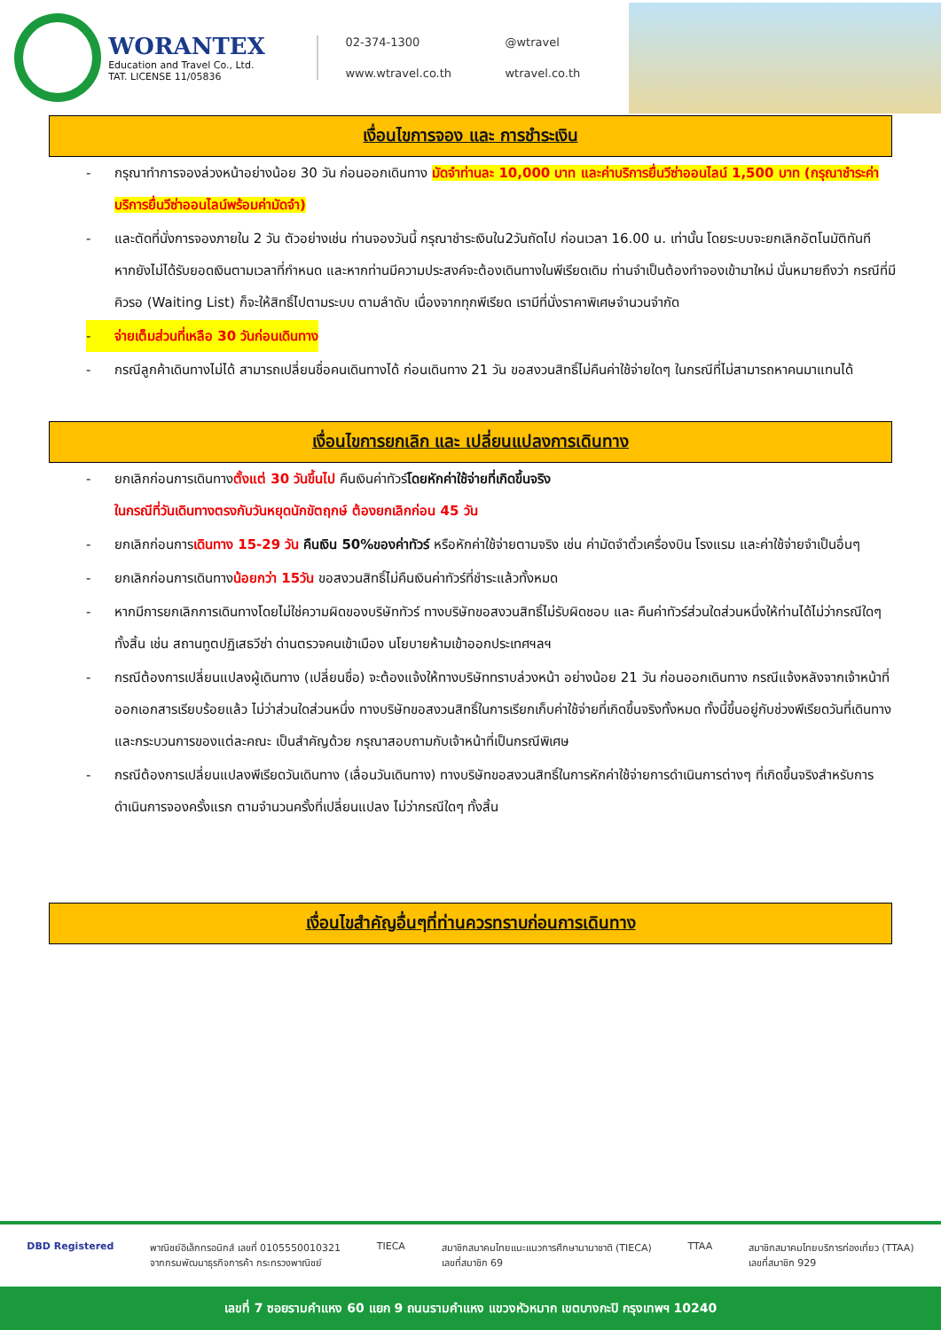WORANTEX
Education and Travel Co., Ltd.
TAT. LICENSE 11/05836
02-374-1300 @wtravel www.wtravel.co.th wtravel.co.th
เงื่อนไขการจอง และ การชำระเงิน
- กรุณาทำการจองล่วงหน้าอย่างน้อย 30 วัน ก่อนออกเดินทาง มัดจำท่านละ 10,000 บาท และค่าบริการยื่นวีซ่าออนไลน์ 1,500 บาท (กรุณาชำระค่าบริการยื่นวีซ่าออนไลน์พร้อมค่ามัดจำ)
- และตัดที่นั่งการจองภายใน 2 วัน ตัวอย่างเช่น ท่านจองวันนี้ กรุณาชำระเงินใน2วันถัดไป ก่อนเวลา 16.00 น. เท่านั้น โดยระบบจะยกเลิกอัตโนมัติทันที หากยังไม่ได้รับยอดเงินตามเวลาที่กำหนด และหากท่านมีความประสงค์จะต้องเดินทางในพีเรียดเดิม ท่านจำเป็นต้องทำจองเข้ามาใหม่ นั่นหมายถึงว่า กรณีที่มีคิวรอ (Waiting List) ก็จะให้สิทธิ์ไปตามระบบ ตามลำดับ เนื่องจากทุกพีเรียด เรามีที่นั่งราคาพิเศษจำนวนจำกัด
- จ่ายเต็มส่วนที่เหลือ 30 วันก่อนเดินทาง
- กรณีลูกค้าเดินทางไม่ได้ สามารถเปลี่ยนชื่อคนเดินทางได้ ก่อนเดินทาง 21 วัน ขอสงวนสิทธิ์ไม่คืนค่าใช้จ่ายใดๆ ในกรณีที่ไม่สามารถหาคนมาแทนได้
เงื่อนไขการยกเลิก และ เปลี่ยนแปลงการเดินทาง
- ยกเลิกก่อนการเดินทางตั้งแต่ 30 วันขึ้นไป คืนเงินค่าทัวร์โดยหักค่าใช้จ่ายที่เกิดขึ้นจริง
ในกรณีที่วันเดินทางตรงกับวันหยุดนักขัตฤกษ์ ต้องยกเลิกก่อน 45 วัน
- ยกเลิกก่อนการเดินทาง 15-29 วัน คืนเงิน 50%ของค่าทัวร์ หรือหักค่าใช้จ่ายตามจริง เช่น ค่ามัดจำตั๋วเครื่องบิน โรงแรม และค่าใช้จ่ายจำเป็นอื่นๆ
- ยกเลิกก่อนการเดินทางน้อยกว่า 15วัน ขอสงวนสิทธิ์ไม่คืนเงินค่าทัวร์ที่ชำระแล้วทั้งหมด
- หากมีการยกเลิกการเดินทางโดยไม่ใช่ความผิดของบริษัททัวร์ ทางบริษัทขอสงวนสิทธิ์ไม่รับผิดชอบ และ คืนค่าทัวร์ส่วนใดส่วนหนึ่งให้ท่านได้ไม่ว่ากรณีใดๆทั้งสิ้น เช่น สถานทูตปฏิเสธวีซ่า ด่านตรวจคนเข้าเมือง นโยบายห้ามเข้าออกประเทศฯลฯ
- กรณีต้องการเปลี่ยนแปลงผู้เดินทาง (เปลี่ยนชื่อ) จะต้องแจ้งให้ทางบริษัททราบล่วงหน้า อย่างน้อย 21 วัน ก่อนออกเดินทาง กรณีแจ้งหลังจากเจ้าหน้าที่ออกเอกสารเรียบร้อยแล้ว ไม่ว่าส่วนใดส่วนหนึ่ง ทางบริษัทขอสงวนสิทธิ์ในการเรียกเก็บค่าใช้จ่ายที่เกิดขึ้นจริงทั้งหมด ทั้งนี้ขึ้นอยู่กับช่วงพีเรียดวันที่เดินทาง และกระบวนการของแต่ละคณะ เป็นสำคัญด้วย กรุณาสอบถามกับเจ้าหน้าที่เป็นกรณีพิเศษ
- กรณีต้องการเปลี่ยนแปลงพีเรียดวันเดินทาง (เลื่อนวันเดินทาง) ทางบริษัทขอสงวนสิทธิ์ในการหักค่าใช้จ่ายการดำเนินการต่างๆ ที่เกิดขึ้นจริงสำหรับการดำเนินการจองครั้งแรก ตามจำนวนครั้งที่เปลี่ยนแปลง ไม่ว่ากรณีใดๆ ทั้งสิ้น
เงื่อนไขสำคัญอื่นๆที่ท่านควรทราบก่อนการเดินทาง
DBD Registered พาณิชย์อิเล็กทรอนิกส์ เลขที่ 0105550010321
จากกรมพัฒนาธุรกิจการค้า กระทรวงพาณิชย์
TIECA สมาชิกสมาคมไทยแนะแนวการศึกษานานาชาติ (TIECA)
เลขที่สมาชิก 69
TTAA สมาชิกสมาคมไทยบริการท่องเที่ยว (TTAA)
เลขที่สมาชิก 929
เลขที่ 7 ซอยรามคำแหง 60 แยก 9 ถนนรามคำแหง แขวงหัวหมาก เขตบางกะปิ กรุงเทพฯ 10240